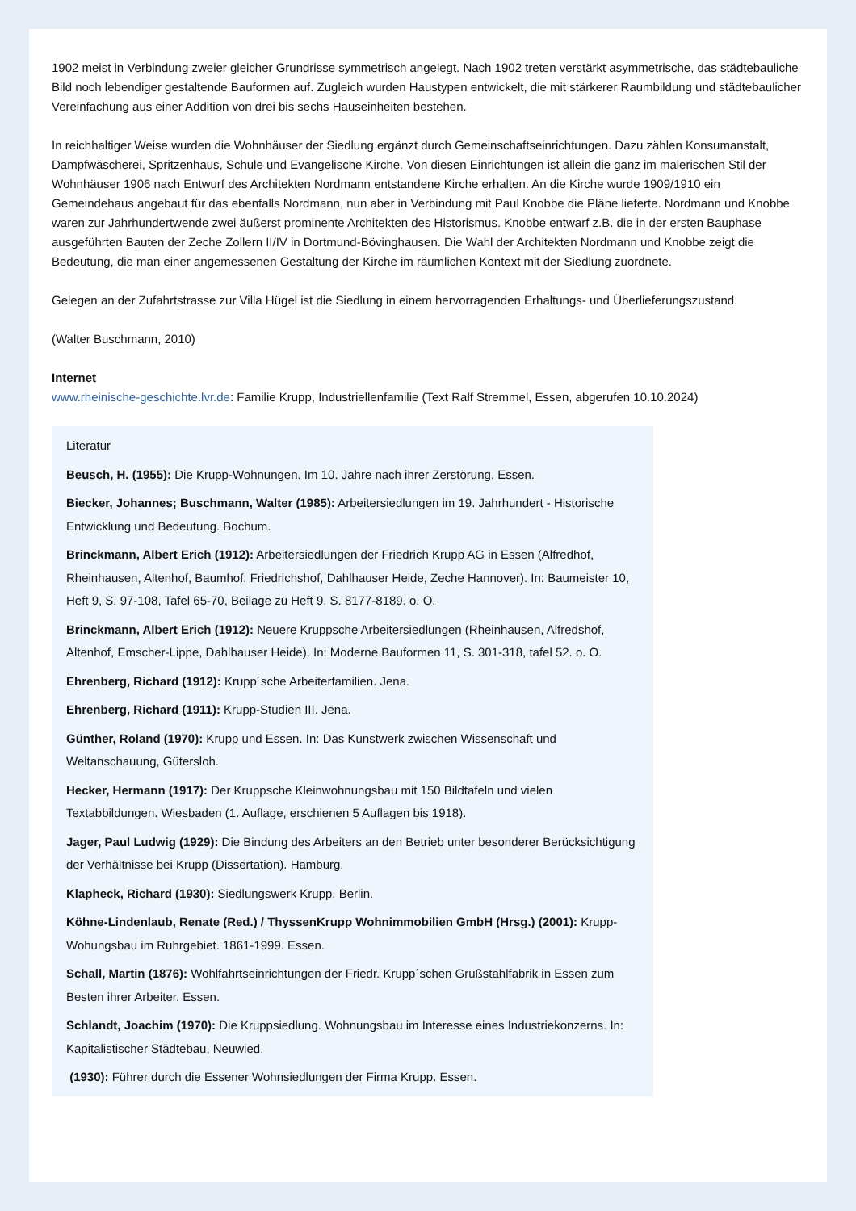1902 meist in Verbindung zweier gleicher Grundrisse symmetrisch angelegt. Nach 1902 treten verstärkt asymmetrische, das städtebauliche Bild noch lebendiger gestaltende Bauformen auf. Zugleich wurden Haustypen entwickelt, die mit stärkerer Raumbildung und städtebaulicher Vereinfachung aus einer Addition von drei bis sechs Hauseinheiten bestehen.
In reichhaltiger Weise wurden die Wohnhäuser der Siedlung ergänzt durch Gemeinschaftseinrichtungen. Dazu zählen Konsumanstalt, Dampfwäscherei, Spritzenhaus, Schule und Evangelische Kirche. Von diesen Einrichtungen ist allein die ganz im malerischen Stil der Wohnhäuser 1906 nach Entwurf des Architekten Nordmann entstandene Kirche erhalten. An die Kirche wurde 1909/1910 ein Gemeindehaus angebaut für das ebenfalls Nordmann, nun aber in Verbindung mit Paul Knobbe die Pläne lieferte. Nordmann und Knobbe waren zur Jahrhundertwende zwei äußerst prominente Architekten des Historismus. Knobbe entwarf z.B. die in der ersten Bauphase ausgeführten Bauten der Zeche Zollern II/IV in Dortmund-Bövinghausen. Die Wahl der Architekten Nordmann und Knobbe zeigt die Bedeutung, die man einer angemessenen Gestaltung der Kirche im räumlichen Kontext mit der Siedlung zuordnete.
Gelegen an der Zufahrtstrasse zur Villa Hügel ist die Siedlung in einem hervorragenden Erhaltungs- und Überlieferungszustand.
(Walter Buschmann, 2010)
Internet
www.rheinische-geschichte.lvr.de: Familie Krupp, Industriellenfamilie (Text Ralf Stremmel, Essen, abgerufen 10.10.2024)
Literatur
Beusch, H. (1955): Die Krupp-Wohnungen. Im 10. Jahre nach ihrer Zerstörung. Essen.
Biecker, Johannes; Buschmann, Walter (1985): Arbeitersiedlungen im 19. Jahrhundert - Historische Entwicklung und Bedeutung. Bochum.
Brinckmann, Albert Erich (1912): Arbeitersiedlungen der Friedrich Krupp AG in Essen (Alfredhof, Rheinhausen, Altenhof, Baumhof, Friedrichshof, Dahlhauser Heide, Zeche Hannover). In: Baumeister 10, Heft 9, S. 97-108, Tafel 65-70, Beilage zu Heft 9, S. 8177-8189. o. O.
Brinckmann, Albert Erich (1912): Neuere Kruppsche Arbeitersiedlungen (Rheinhausen, Alfredshof, Altenhof, Emscher-Lippe, Dahlhauser Heide). In: Moderne Bauformen 11, S. 301-318, tafel 52. o. O.
Ehrenberg, Richard (1912): Krupp´sche Arbeiterfamilien. Jena.
Ehrenberg, Richard (1911): Krupp-Studien III. Jena.
Günther, Roland (1970): Krupp und Essen. In: Das Kunstwerk zwischen Wissenschaft und Weltanschauung, Gütersloh.
Hecker, Hermann (1917): Der Kruppsche Kleinwohnungsbau mit 150 Bildtafeln und vielen Textabbildungen. Wiesbaden (1. Auflage, erschienen 5 Auflagen bis 1918).
Jager, Paul Ludwig (1929): Die Bindung des Arbeiters an den Betrieb unter besonderer Berücksichtigung der Verhältnisse bei Krupp (Dissertation). Hamburg.
Klapheck, Richard (1930): Siedlungswerk Krupp. Berlin.
Köhne-Lindenlaub, Renate (Red.) / ThyssenKrupp Wohnimmobilien GmbH (Hrsg.) (2001): Krupp-Wohungsbau im Ruhrgebiet. 1861-1999. Essen.
Schall, Martin (1876): Wohlfahrtseinrichtungen der Friedr. Krupp´schen Grußstahlfabrik in Essen zum Besten ihrer Arbeiter. Essen.
Schlandt, Joachim (1970): Die Kruppsiedlung. Wohnungsbau im Interesse eines Industriekonzerns. In: Kapitalistischer Städtebau, Neuwied.
(1930): Führer durch die Essener Wohnsiedlungen der Firma Krupp. Essen.